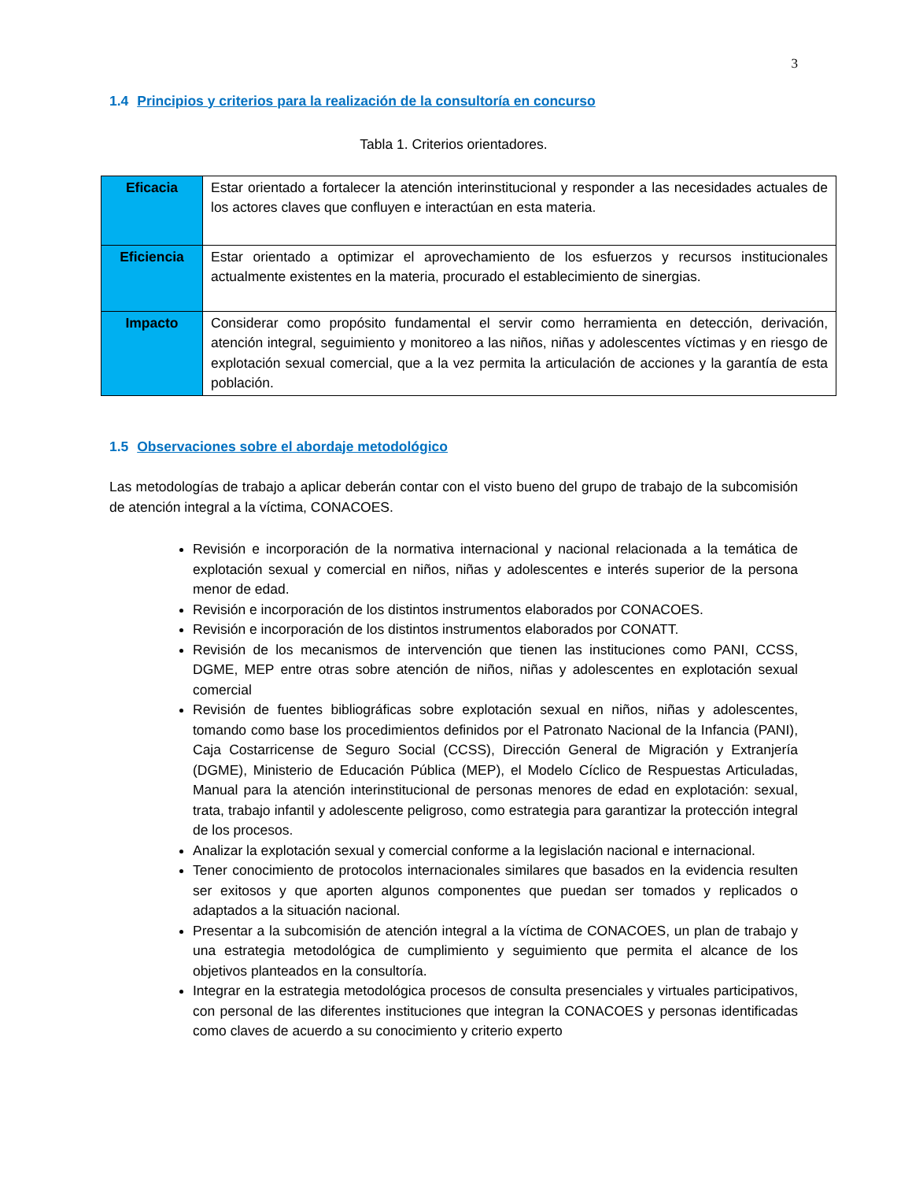3
1.4 Principios y criterios para la realización de la consultoría en concurso
Tabla 1. Criterios orientadores.
| Eficacia | Estar orientado a fortalecer la atención interinstitucional y responder a las necesidades actuales de los actores claves que confluyen e interactúan en esta materia. |
| Eficiencia | Estar orientado a optimizar el aprovechamiento de los esfuerzos y recursos institucionales actualmente existentes en la materia, procurado el establecimiento de sinergias. |
| Impacto | Considerar como propósito fundamental el servir como herramienta en detección, derivación, atención integral, seguimiento y monitoreo a las niños, niñas y adolescentes víctimas y en riesgo de explotación sexual comercial, que a la vez permita la articulación de acciones y la garantía de esta población. |
1.5 Observaciones sobre el abordaje metodológico
Las metodologías de trabajo a aplicar deberán contar con el visto bueno del grupo de trabajo de la subcomisión de atención integral a la víctima, CONACOES.
Revisión e incorporación de la normativa internacional y nacional relacionada a la temática de explotación sexual y comercial en niños, niñas y adolescentes e interés superior de la persona menor de edad.
Revisión e incorporación de los distintos instrumentos elaborados por CONACOES.
Revisión e incorporación de los distintos instrumentos elaborados por CONATT.
Revisión de los mecanismos de intervención que tienen las instituciones como PANI, CCSS, DGME, MEP entre otras sobre atención de niños, niñas y adolescentes en explotación sexual comercial
Revisión de fuentes bibliográficas sobre explotación sexual en niños, niñas y adolescentes, tomando como base los procedimientos definidos por el Patronato Nacional de la Infancia (PANI), Caja Costarricense de Seguro Social (CCSS), Dirección General de Migración y Extranjería (DGME), Ministerio de Educación Pública (MEP), el Modelo Cíclico de Respuestas Articuladas, Manual para la atención interinstitucional de personas menores de edad en explotación: sexual, trata, trabajo infantil y adolescente peligroso, como estrategia para garantizar la protección integral de los procesos.
Analizar la explotación sexual y comercial conforme a la legislación nacional e internacional.
Tener conocimiento de protocolos internacionales similares que basados en la evidencia resulten ser exitosos y que aporten algunos componentes que puedan ser tomados y replicados o adaptados a la situación nacional.
Presentar a la subcomisión de atención integral a la víctima de CONACOES, un plan de trabajo y una estrategia metodológica de cumplimiento y seguimiento que permita el alcance de los objetivos planteados en la consultoría.
Integrar en la estrategia metodológica procesos de consulta presenciales y virtuales participativos, con personal de las diferentes instituciones que integran la CONACOES y personas identificadas como claves de acuerdo a su conocimiento y criterio experto